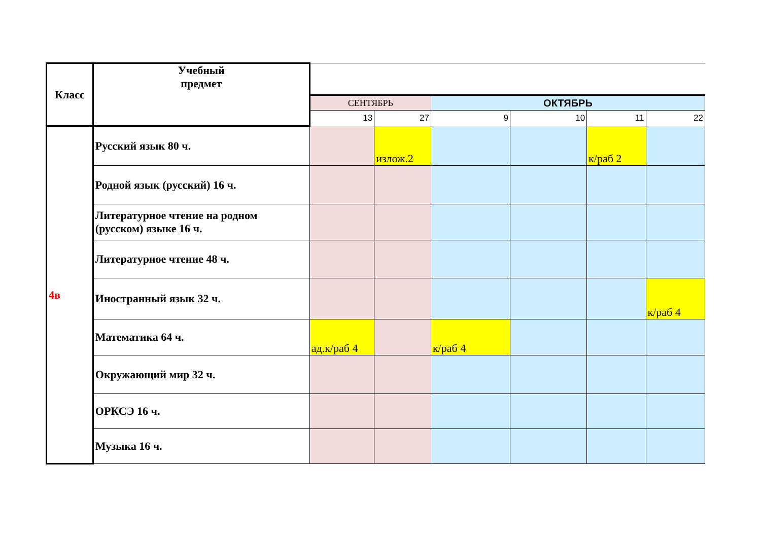| Класс | Учебный предмет | | | | | | |
| | | СЕНТЯБРЬ | | ОКТЯБРЬ | | | |
| | | 13 | 27 | 9 | 10 | 11 | 22 |
| 4в | Русский язык 80 ч. | | излож.2 | | | к/раб 2 | |
| | Родной язык (русский) 16 ч. | | | | | | |
| | Литературное чтение на родном (русском) языке 16 ч. | | | | | | |
| | Литературное чтение 48 ч. | | | | | | |
| | Иностранный язык 32 ч. | | | | | | к/раб 4 |
| | Математика 64 ч. | ад.к/раб 4 | | к/раб 4 | | | |
| | Окружающий мир 32 ч. | | | | | | |
| | ОРКСЭ 16 ч. | | | | | | |
| | Музыка 16 ч. | | | | | | |